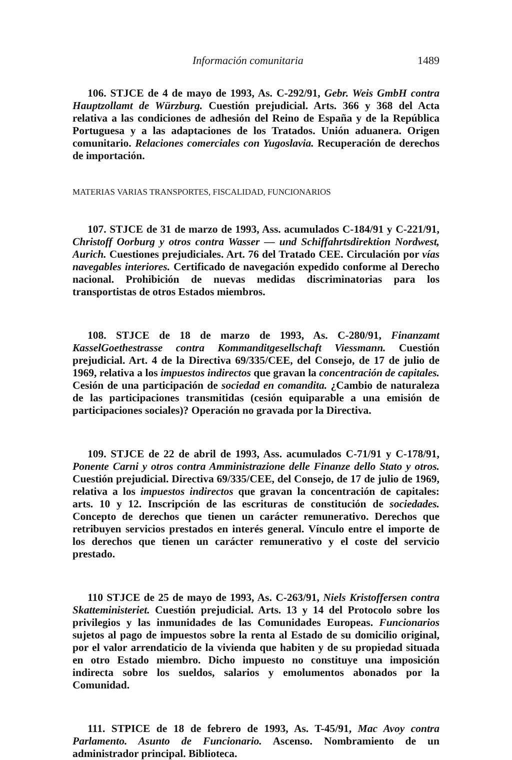Información comunitaria 1489
106. STJCE de 4 de mayo de 1993, As. C-292/91, Gebr. Weis GmbH contra Hauptzollamt de Würzburg. Cuestión prejudicial. Arts. 366 y 368 del Acta relativa a las condiciones de adhesión del Reino de España y de la República Portuguesa y a las adaptaciones de los Tratados. Unión aduanera. Origen comunitario. Relaciones comerciales con Yugoslavia. Recuperación de derechos de importación.
MATERIAS VARIAS TRANSPORTES, FISCALIDAD, FUNCIONARIOS
107. STJCE de 31 de marzo de 1993, Ass. acumulados C-184/91 y C-221/91, Christoff Oorburg y otros contra Wasser — und Schiffahrtsdirektion Nordwest, Aurich. Cuestiones prejudiciales. Art. 76 del Tratado CEE. Circulación por vías navegables interiores. Certificado de navegación expedido conforme al Derecho nacional. Prohibición de nuevas medidas discriminatorias para los transportistas de otros Estados miembros.
108. STJCE de 18 de marzo de 1993, As. C-280/91, Finanzamt KasselGoethestrasse contra Kommanditgesellschaft Viessmann. Cuestión prejudicial. Art. 4 de la Directiva 69/335/CEE, del Consejo, de 17 de julio de 1969, relativa a los impuestos indirectos que gravan la concentración de capitales. Cesión de una participación de sociedad en comandita. ¿Cambio de naturaleza de las participaciones transmitidas (cesión equiparable a una emisión de participaciones sociales)? Operación no gravada por la Directiva.
109. STJCE de 22 de abril de 1993, Ass. acumulados C-71/91 y C-178/91, Ponente Carni y otros contra Amministrazione delle Finanze dello Stato y otros. Cuestión prejudicial. Directiva 69/335/CEE, del Consejo, de 17 de julio de 1969, relativa a los impuestos indirectos que gravan la concentración de capitales: arts. 10 y 12. Inscripción de las escrituras de constitución de sociedades. Concepto de derechos que tienen un carácter remunerativo. Derechos que retribuyen servicios prestados en interés general. Vínculo entre el importe de los derechos que tienen un carácter remunerativo y el coste del servicio prestado.
110 STJCE de 25 de mayo de 1993, As. C-263/91, Niels Kristoffersen contra Skatteministeriet. Cuestión prejudicial. Arts. 13 y 14 del Protocolo sobre los privilegios y las inmunidades de las Comunidades Europeas. Funcionarios sujetos al pago de impuestos sobre la renta al Estado de su domicilio original, por el valor arrendaticio de la vivienda que habiten y de su propiedad situada en otro Estado miembro. Dicho impuesto no constituye una imposición indirecta sobre los sueldos, salarios y emolumentos abonados por la Comunidad.
111. STPICE de 18 de febrero de 1993, As. T-45/91, Mac Avoy contra Parlamento. Asunto de Funcionario. Ascenso. Nombramiento de un administrador principal. Biblioteca.